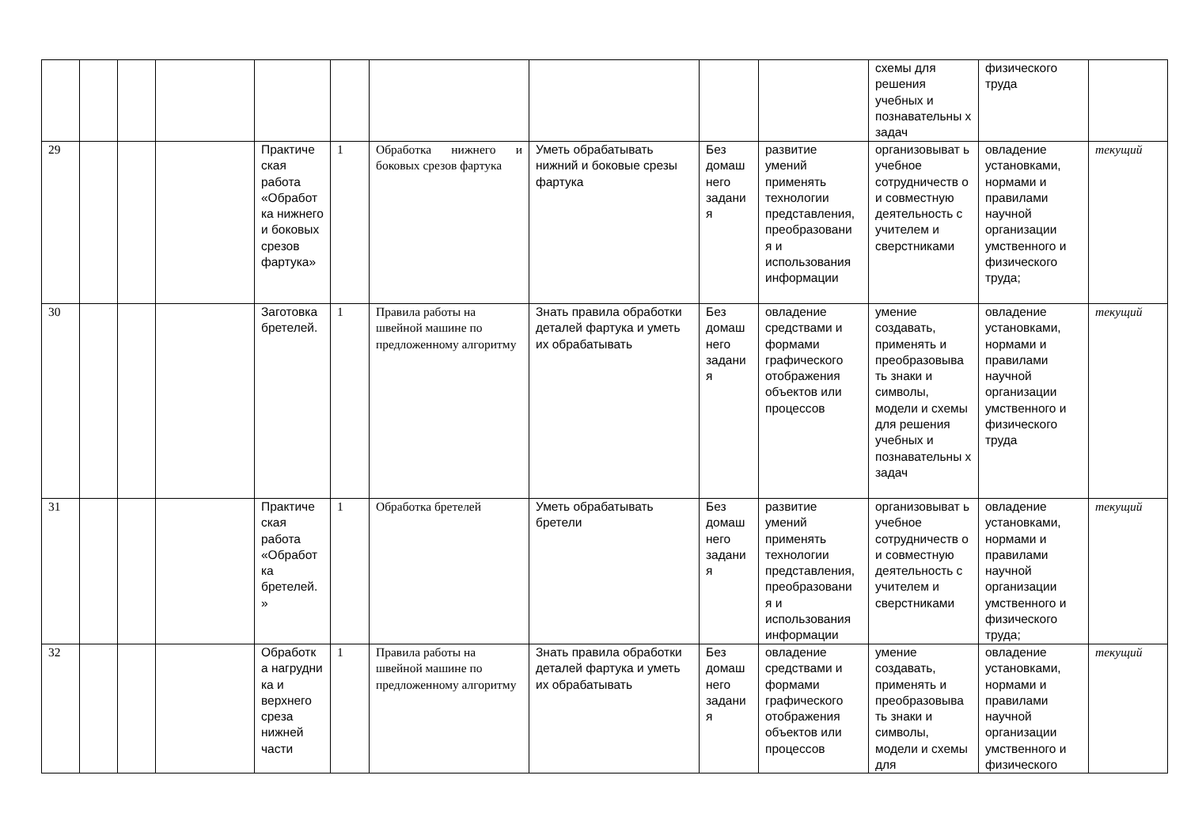| | | | | | | | | | | схемы для решения учебных и познавательны х задач | физического труда | |
| 29 | | | | Практиче ская работа «Обработ ка нижнего и боковых срезов фартука» | 1 | Обработка нижнего и боковых срезов фартука | Уметь обрабатывать нижний и боковые срезы фартука | Без домаш него задани я | развитие умений применять технологии представления, преобразовани я и использования информации | организовыват ь учебное сотрудничеств о и совместную деятельность с учителем и сверстниками | овладение установками, нормами и правилами научной организации умственного и физического труда; | текущий |
| 30 | | | | Заготовка бретелей. | 1 | Правила работы на швейной машине по предложенному алгоритму | Знать правила обработки деталей фартука и уметь их обрабатывать | Без домаш него задани я | овладение средствами и формами графического отображения объектов или процессов | умение создавать, применять и преобразовыва ть знаки и символы, модели и схемы для решения учебных и познавательны х задач | овладение установками, нормами и правилами научной организации умственного и физического труда | текущий |
| 31 | | | | Практиче ская работа «Обработ ка бретелей. » | 1 | Обработка бретелей | Уметь обрабатывать бретели | Без домаш него задани я | развитие умений применять технологии представления, преобразовани я и использования информации | организовыват ь учебное сотрудничеств о и совместную деятельность с учителем и сверстниками | овладение установками, нормами и правилами научной организации умственного и физического труда; | текущий |
| 32 | | | | Обработк а нагрудни ка и верхнего среза нижней части | 1 | Правила работы на швейной машине по предложенному алгоритму | Знать правила обработки деталей фартука и уметь их обрабатывать | Без домаш него задани я | овладение средствами и формами графического отображения объектов или процессов | умение создавать, применять и преобразовыва ть знаки и символы, модели и схемы для | овладение установками, нормами и правилами научной организации умственного и физического | текущий |